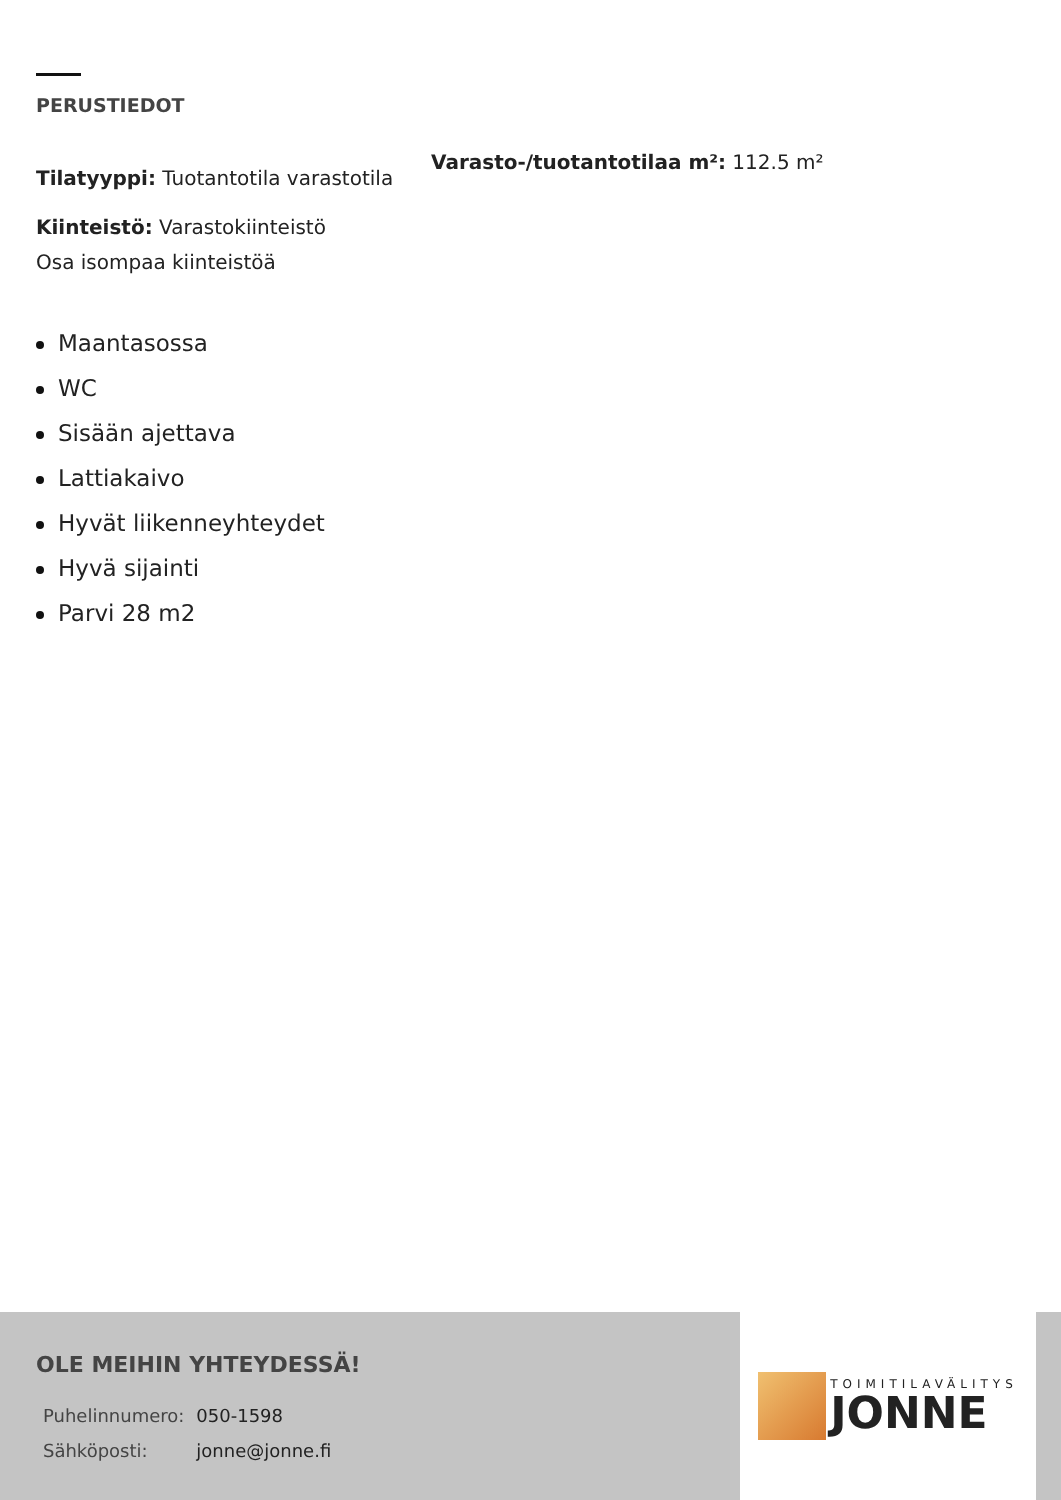PERUSTIEDOT
Tilatyyppi: Tuotantotila varastotila
Varasto-/tuotantotilaa m²: 112.5 m²
Kiinteistö: Varastokiinteistö
Osa isompaa kiinteistöä
Maantasossa
WC
Sisään ajettava
Lattiakaivo
Hyvät liikenneyhteydet
Hyvä sijainti
Parvi 28 m2
OLE MEIHIN YHTEYDESSÄ!
| Puhelinnumero: | 050-1598 |
| Sähköposti: | jonne@jonne.fi |
TOIMITILAVÄLITYS
JONNE